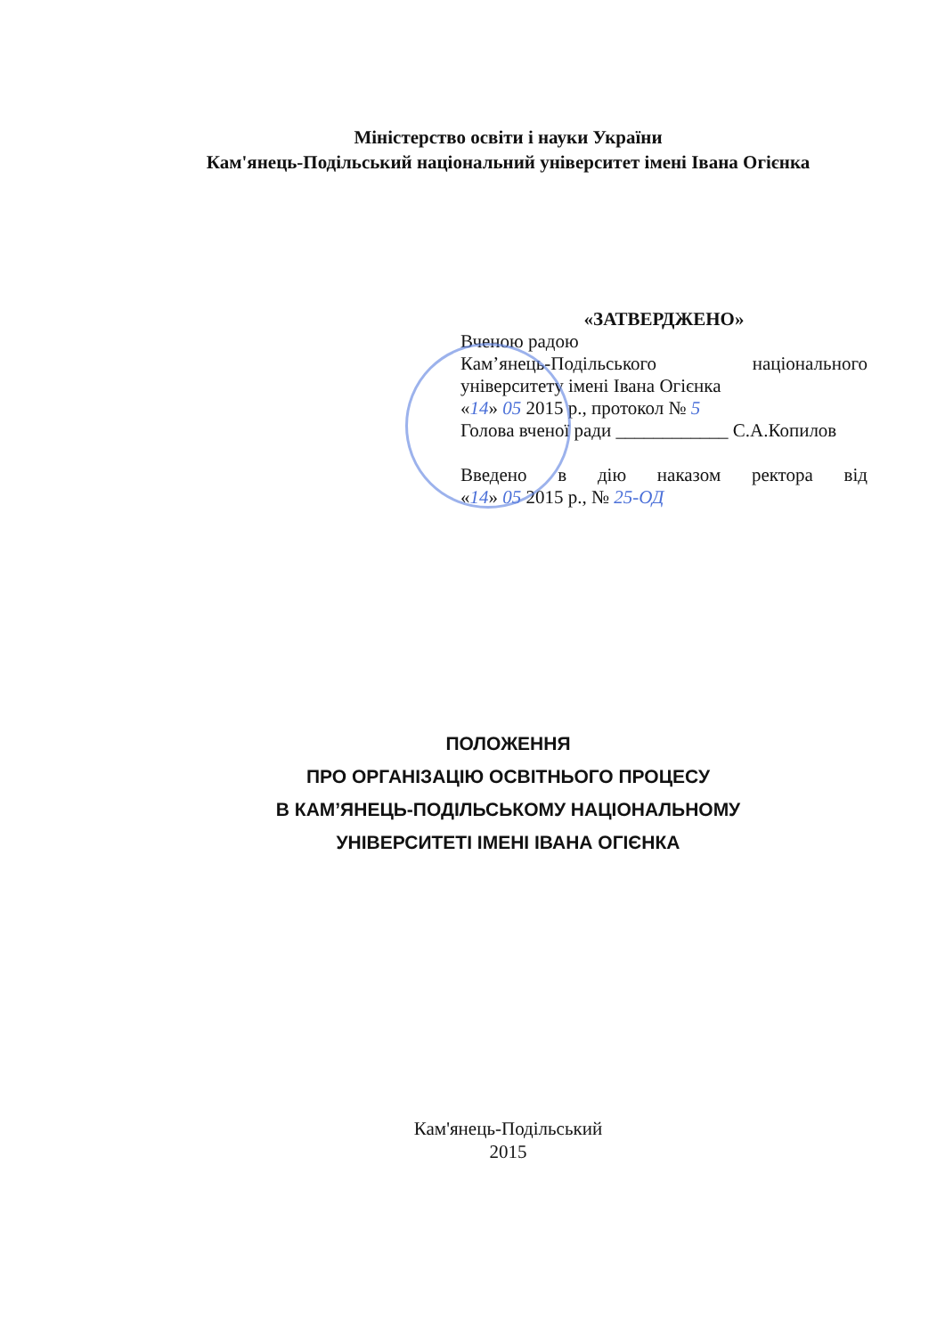Міністерство освіти і науки України
Кам'янець-Подільський національний університет імені Івана Огієнка
«ЗАТВЕРДЖЕНО»
Вченою радою
Кам’янець-Подільського національного
університету імені Івана Огієнка
«14» 05 2015 р., протокол № 5
Голова вченої ради ____________ С.А.Копилов
Введено в дію наказом ректора від
«14» 05 2015 р., № 25-ОД
ПОЛОЖЕННЯ
ПРО ОРГАНІЗАЦІЮ ОСВІТНЬОГО ПРОЦЕСУ
В КАМ’ЯНЕЦЬ-ПОДІЛЬСЬКОМУ НАЦІОНАЛЬНОМУ
УНІВЕРСИТЕТІ ІМЕНІ ІВАНА ОГІЄНКА
Кам'янець-Подільський
2015